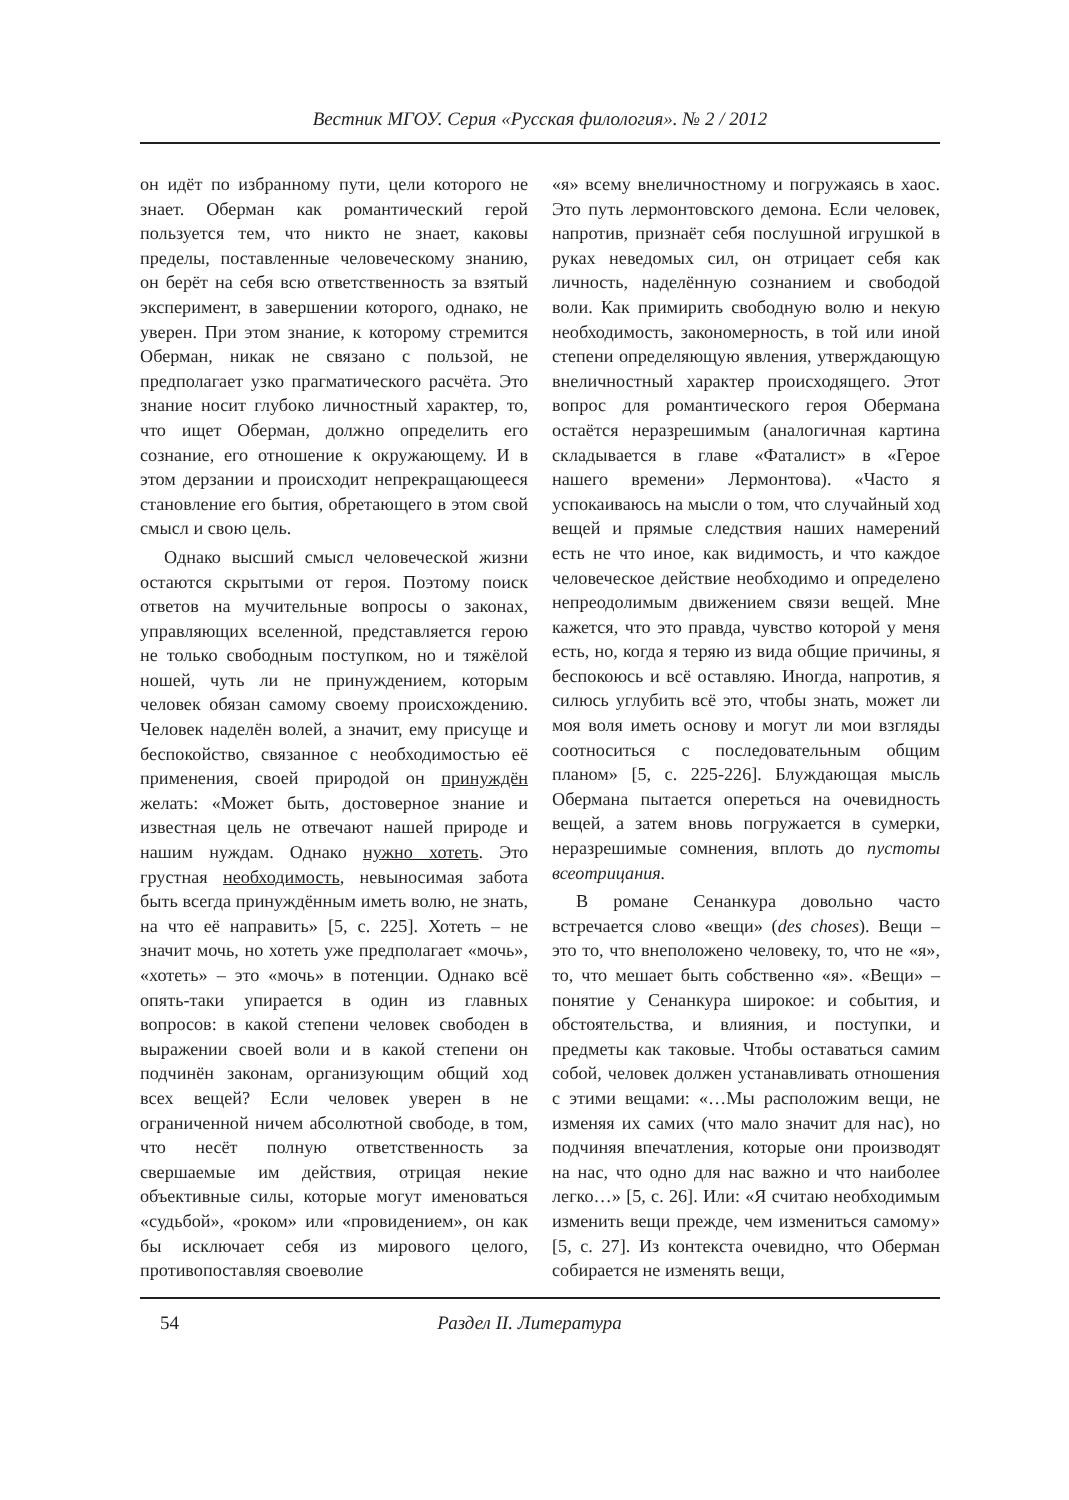Вестник МГОУ. Серия «Русская филология». № 2 / 2012
он идёт по избранному пути, цели которого не знает. Оберман как романтический герой пользуется тем, что никто не знает, каковы пределы, поставленные человеческому знанию, он берёт на себя всю ответственность за взятый эксперимент, в завершении которого, однако, не уверен. При этом знание, к которому стремится Оберман, никак не связано с пользой, не предполагает узко прагматического расчёта. Это знание носит глубоко личностный характер, то, что ищет Оберман, должно определить его сознание, его отношение к окружающему. И в этом дерзании и происходит непрекращающееся становление его бытия, обретающего в этом свой смысл и свою цель.
Однако высший смысл человеческой жизни остаются скрытыми от героя. Поэтому поиск ответов на мучительные вопросы о законах, управляющих вселенной, представляется герою не только свободным поступком, но и тяжёлой ношей, чуть ли не принуждением, которым человек обязан самому своему происхождению. Человек наделён волей, а значит, ему присуще и беспокойство, связанное с необходимостью её применения, своей природой он принуждён желать: «Может быть, достоверное знание и известная цель не отвечают нашей природе и нашим нуждам. Однако нужно хотеть. Это грустная необходимость, невыносимая забота быть всегда принуждённым иметь волю, не знать, на что её направить» [5, с. 225]. Хотеть – не значит мочь, но хотеть уже предполагает «мочь», «хотеть» – это «мочь» в потенции. Однако всё опять-таки упирается в один из главных вопросов: в какой степени человек свободен в выражении своей воли и в какой степени он подчинён законам, организующим общий ход всех вещей? Если человек уверен в не ограниченной ничем абсолютной свободе, в том, что несёт полную ответственность за свершаемые им действия, отрицая некие объективные силы, которые могут именоваться «судьбой», «роком» или «провидением», он как бы исключает себя из мирового целого, противопоставляя своеволие
«я» всему внеличностному и погружаясь в хаос. Это путь лермонтовского демона. Если человек, напротив, признаёт себя послушной игрушкой в руках неведомых сил, он отрицает себя как личность, наделённую сознанием и свободой воли. Как примирить свободную волю и некую необходимость, закономерность, в той или иной степени определяющую явления, утверждающую внеличностный характер происходящего. Этот вопрос для романтического героя Обермана остаётся неразрешимым (аналогичная картина складывается в главе «Фаталист» в «Герое нашего времени» Лермонтова). «Часто я успокаиваюсь на мысли о том, что случайный ход вещей и прямые следствия наших намерений есть не что иное, как видимость, и что каждое человеческое действие необходимо и определено непреодолимым движением связи вещей. Мне кажется, что это правда, чувство которой у меня есть, но, когда я теряю из вида общие причины, я беспокоюсь и всё оставляю. Иногда, напротив, я силюсь углубить всё это, чтобы знать, может ли моя воля иметь основу и могут ли мои взгляды соотноситься с последовательным общим планом» [5, с. 225-226]. Блуждающая мысль Обермана пытается опереться на очевидность вещей, а затем вновь погружается в сумерки, неразрешимые сомнения, вплоть до пустоты всеотрицания.
В романе Сенанкура довольно часто встречается слово «вещи» (des choses). Вещи – это то, что внеположено человеку, то, что не «я», то, что мешает быть собственно «я». «Вещи» – понятие у Сенанкура широкое: и события, и обстоятельства, и влияния, и поступки, и предметы как таковые. Чтобы оставаться самим собой, человек должен устанавливать отношения с этими вещами: «…Мы расположим вещи, не изменяя их самих (что мало значит для нас), но подчиняя впечатления, которые они производят на нас, что одно для нас важно и что наиболее легко…» [5, с. 26]. Или: «Я считаю необходимым изменить вещи прежде, чем измениться самому» [5, с. 27]. Из контекста очевидно, что Оберман собирается не изменять вещи,
54 Раздел II. Литература